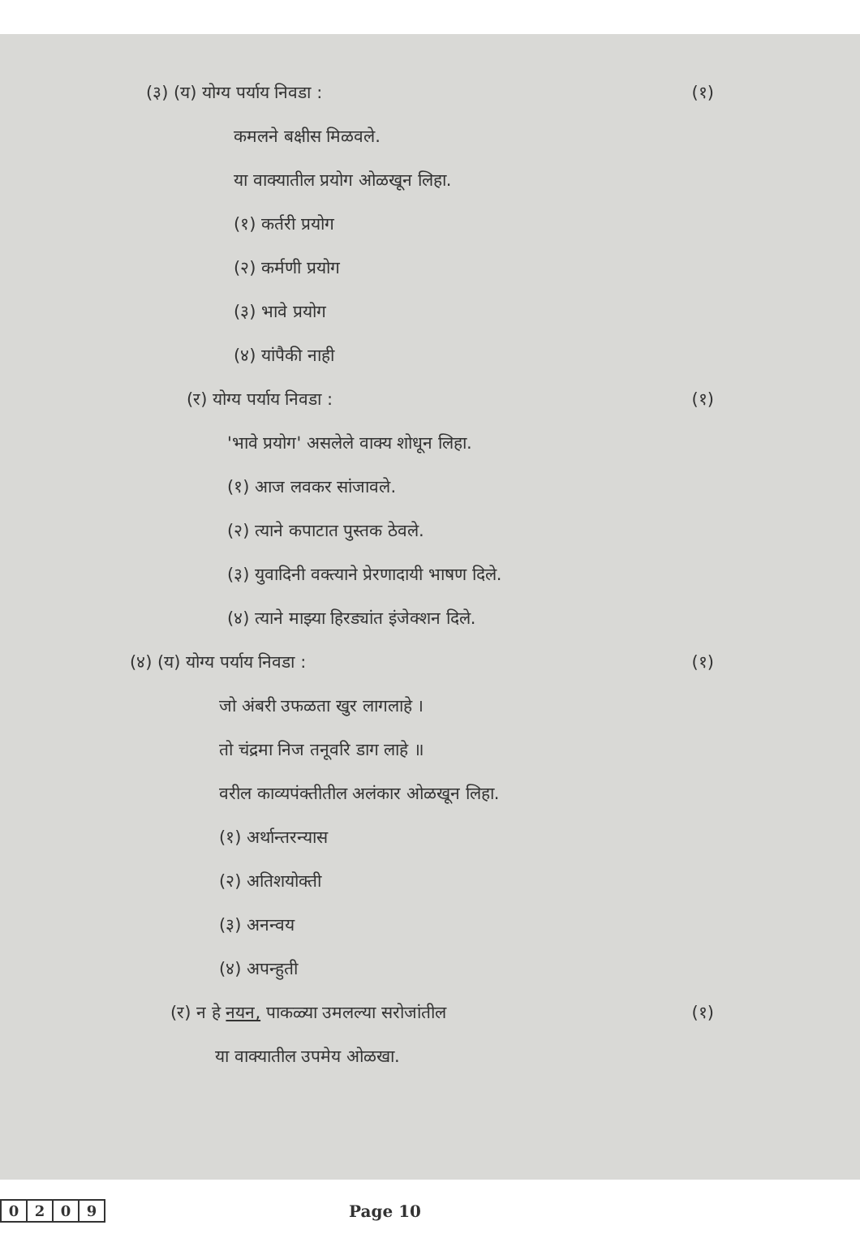(३) (य) योग्य पर्याय निवडा : (१)
कमलने बक्षीस मिळवले.
या वाक्यातील प्रयोग ओळखून लिहा.
(१) कर्तरी प्रयोग
(२) कर्मणी प्रयोग
(३) भावे प्रयोग
(४) यांपैकी नाही
(र) योग्य पर्याय निवडा : (१)
'भावे प्रयोग' असलेले वाक्य शोधून लिहा.
(१) आज लवकर सांजावले.
(२) त्याने कपाटात पुस्तक ठेवले.
(३) युवादिनी वक्त्याने प्रेरणादायी भाषण दिले.
(४) त्याने माझ्या हिरड्यांत इंजेक्शन दिले.
(४) (य) योग्य पर्याय निवडा : (१)
जो अंबरी उफळता खुर लागलाहे ।
तो चंद्रमा निज तनूवरि डाग लाहे ॥
वरील काव्यपंक्तीतील अलंकार ओळखून लिहा.
(१) अर्थान्तरन्यास
(२) अतिशयोक्ती
(३) अनन्वय
(४) अपन्हुती
(र) न हे नयन, पाकळ्या उमलल्या सरोजांतील (१)
या वाक्यातील उपमेय ओळखा.
| 0 | 2 | 0 | 9 |
Page 10